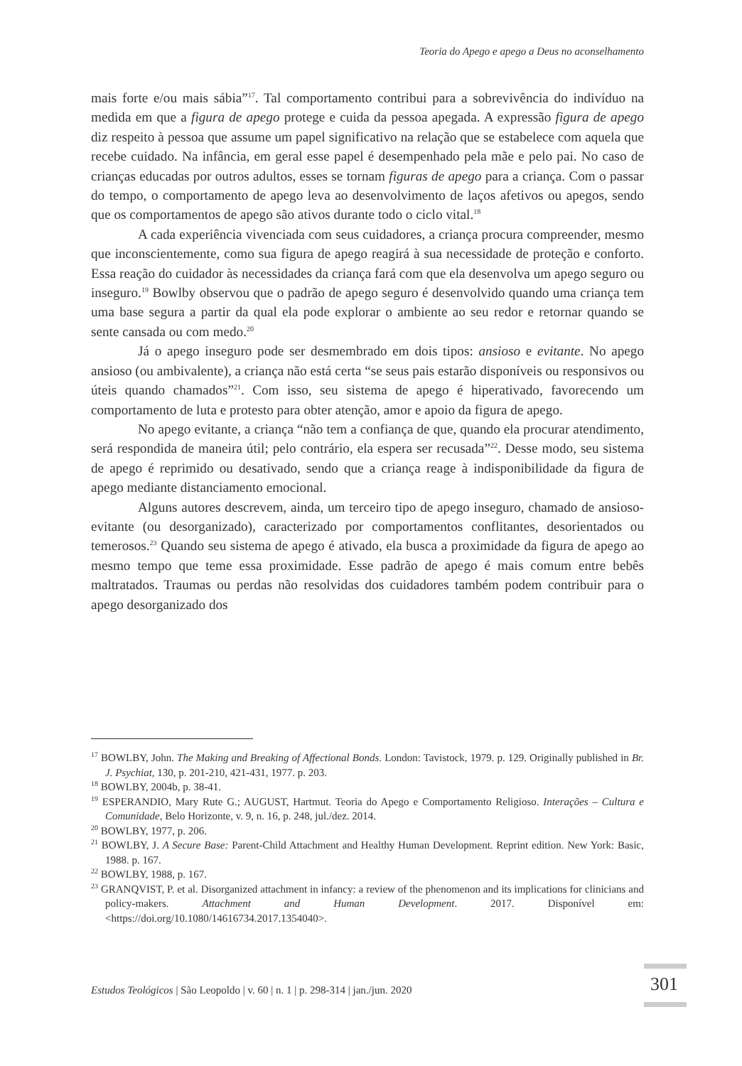Teoria do Apego e apego a Deus no aconselhamento
mais forte e/ou mais sábia”<sup>17</sup>. Tal comportamento contribui para a sobrevivência do indivíduo na medida em que a figura de apego protege e cuida da pessoa apegada. A expressão figura de apego diz respeito à pessoa que assume um papel significativo na relação que se estabelece com aquela que recebe cuidado. Na infância, em geral esse papel é desempenhado pela mãe e pelo pai. No caso de crianças educadas por outros adultos, esses se tornam figuras de apego para a criança. Com o passar do tempo, o comportamento de apego leva ao desenvolvimento de laços afetivos ou apegos, sendo que os comportamentos de apego são ativos durante todo o ciclo vital.<sup>18</sup>
A cada experiência vivenciada com seus cuidadores, a criança procura compreender, mesmo que inconscientemente, como sua figura de apego reagirá à sua necessidade de proteção e conforto. Essa reação do cuidador às necessidades da criança fará com que ela desenvolva um apego seguro ou inseguro.<sup>19</sup> Bowlby observou que o padrão de apego seguro é desenvolvido quando uma criança tem uma base segura a partir da qual ela pode explorar o ambiente ao seu redor e retornar quando se sente cansada ou com medo.<sup>20</sup>
Já o apego inseguro pode ser desmembrado em dois tipos: ansioso e evitante. No apego ansioso (ou ambivalente), a criança não está certa “se seus pais estarão disponíveis ou responsivos ou úteis quando chamados”<sup>21</sup>. Com isso, seu sistema de apego é hiperativado, favorecendo um comportamento de luta e protesto para obter atenção, amor e apoio da figura de apego.
No apego evitante, a criança “não tem a confiança de que, quando ela procurar atendimento, será respondida de maneira útil; pelo contrário, ela espera ser recusada”<sup>22</sup>. Desse modo, seu sistema de apego é reprimido ou desativado, sendo que a criança reage à indisponibilidade da figura de apego mediante distanciamento emocional.
Alguns autores descrevem, ainda, um terceiro tipo de apego inseguro, chamado de ansioso-evitante (ou desorganizado), caracterizado por comportamentos conflitantes, desorientados ou temerosos.<sup>23</sup> Quando seu sistema de apego é ativado, ela busca a proximidade da figura de apego ao mesmo tempo que teme essa proximidade. Esse padrão de apego é mais comum entre bebês maltratados. Traumas ou perdas não resolvidas dos cuidadores também podem contribuir para o apego desorganizado dos
<sup>17</sup> BOWLBY, John. The Making and Breaking of Affectional Bonds. London: Tavistock, 1979. p. 129. Originally published in Br. J. Psychiat, 130, p. 201-210, 421-431, 1977. p. 203.
<sup>18</sup> BOWLBY, 2004b, p. 38-41.
<sup>19</sup> ESPERANDIO, Mary Rute G.; AUGUST, Hartmut. Teoria do Apego e Comportamento Religioso. Interações – Cultura e Comunidade, Belo Horizonte, v. 9, n. 16, p. 248, jul./dez. 2014.
<sup>20</sup> BOWLBY, 1977, p. 206.
<sup>21</sup> BOWLBY, J. A Secure Base: Parent-Child Attachment and Healthy Human Development. Reprint edition. New York: Basic, 1988. p. 167.
<sup>22</sup> BOWLBY, 1988, p. 167.
<sup>23</sup> GRANQVIST, P. et al. Disorganized attachment in infancy: a review of the phenomenon and its implications for clinicians and policy-makers. Attachment and Human Development. 2017. Disponível em: <https://doi.org/10.1080/14616734.2017.1354040>.
Estudos Teológicos | São Leopoldo | v. 60 | n. 1 | p. 298-314 | jan./jun. 2020
301